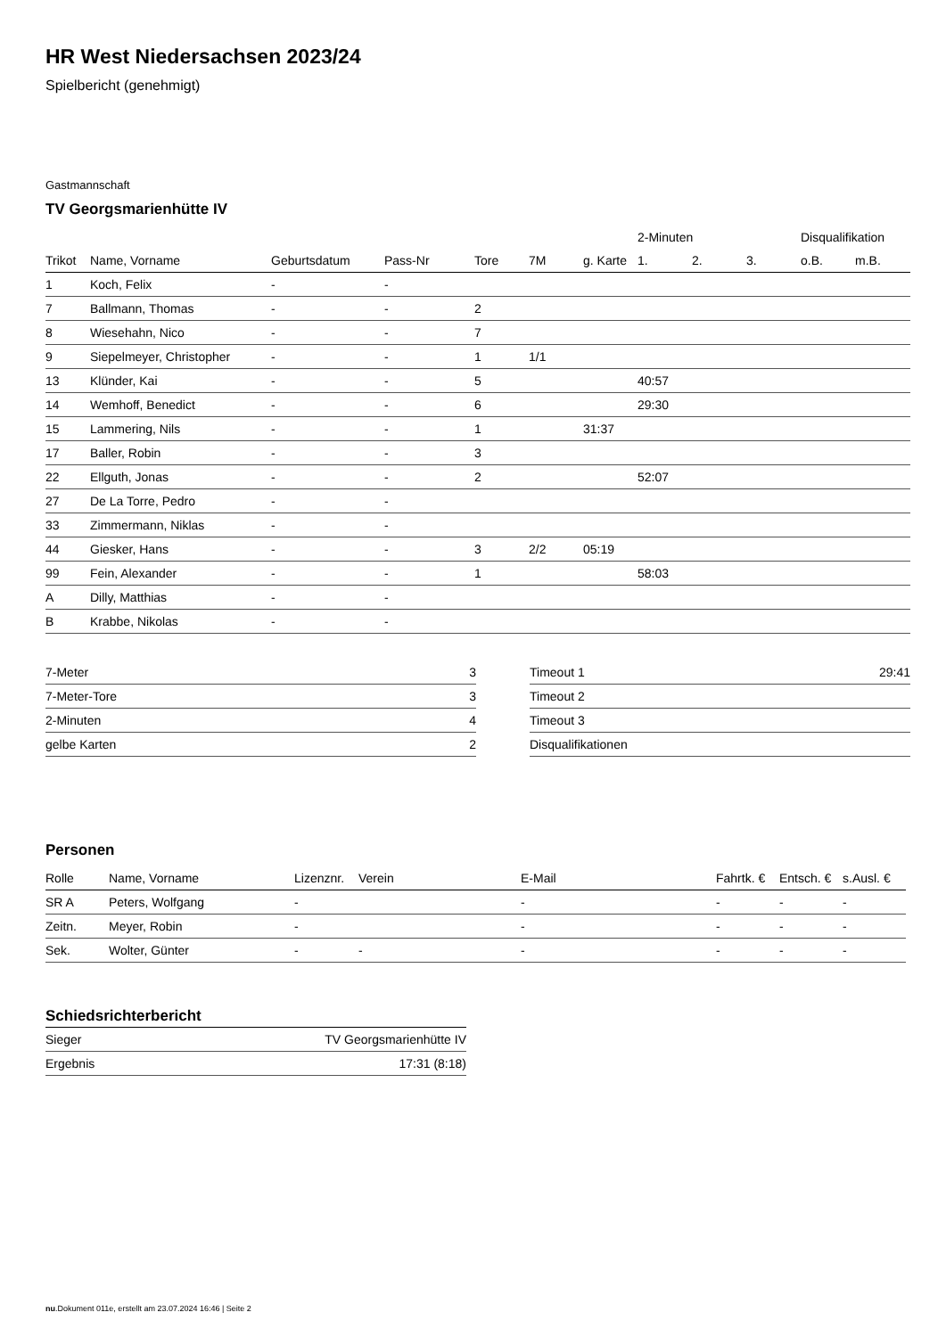HR West Niedersachsen 2023/24
Spielbericht (genehmigt)
Gastmannschaft
TV Georgsmarienhütte IV
| | | | | | | | 2-Minuten | | | Disqualifikation | |
| --- | --- | --- | --- | --- | --- | --- | --- | --- | --- | --- | --- |
| Trikot | Name, Vorname | Geburtsdatum | Pass-Nr | Tore | 7M | g. Karte | 1. | 2. | 3. | o.B. | m.B. |
| 1 | Koch, Felix | - | - | | | | | | | | |
| 7 | Ballmann, Thomas | - | - | 2 | | | | | | | |
| 8 | Wiesehahn, Nico | - | - | 7 | | | | | | | |
| 9 | Siepelmeyer, Christopher | - | - | 1 | 1/1 | | | | | | |
| 13 | Klünder, Kai | - | - | 5 | | | 40:57 | | | | |
| 14 | Wemhoff, Benedict | - | - | 6 | | | 29:30 | | | | |
| 15 | Lammering, Nils | - | - | 1 | | 31:37 | | | | | |
| 17 | Baller, Robin | - | - | 3 | | | | | | | |
| 22 | Ellguth, Jonas | - | - | 2 | | | 52:07 | | | | |
| 27 | De La Torre, Pedro | - | - | | | | | | | | |
| 33 | Zimmermann, Niklas | - | - | | | | | | | | |
| 44 | Giesker, Hans | - | - | 3 | 2/2 | 05:19 | | | | | |
| 99 | Fein, Alexander | - | - | 1 | | | 58:03 | | | | |
| A | Dilly, Matthias | - | - | | | | | | | | |
| B | Krabbe, Nikolas | - | - | | | | | | | | |
| 7-Meter | 3 |
| 7-Meter-Tore | 3 |
| 2-Minuten | 4 |
| gelbe Karten | 2 |
| Timeout 1 | 29:41 |
| Timeout 2 | |
| Timeout 3 | |
| Disqualifikationen | |
Personen
| Rolle | Name, Vorname | Lizenznr. | Verein | E-Mail | Fahrtk. € | Entsch. € | s.Ausl. € |
| --- | --- | --- | --- | --- | --- | --- | --- |
| SR A | Peters, Wolfgang | - | | - | - | - | - |
| Zeitn. | Meyer, Robin | - | | - | - | - | - |
| Sek. | Wolter, Günter | - | - | - | - | - | - |
Schiedsrichterbericht
| Sieger | TV Georgsmarienhütte IV |
| Ergebnis | 17:31 (8:18) |
nu.Dokument 011e, erstellt am 23.07.2024 16:46 | Seite 2